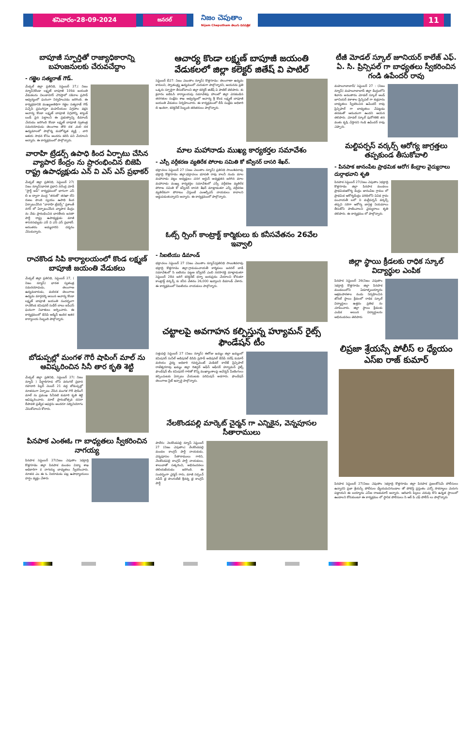శనివారం-28-09-2024 జనరల్ నిజం చెపుతాం
Nijam Cheputham తెలుగు దినపత్రిక 11
బాపూజీ స్ఫూర్తితో రాజ్యాధికారాన్ని బహుజనులకు చేరువచేద్దాం
- గజ్జెల సత్యరాజ్ గౌడ్.
మేడ్చల్ జిల్లా ప్రతినిధి, సెప్టెంబర్ 27,( నిజం న్యూస్)కొండా లక్ష్మణ్ బాపూజీ 109వ జయంతి వేడుకలను చిలుకానగర్ చౌరస్తాలో సకినాల ప్రసాద్ ఆధ్వర్యంలో ఘనంగా నిర్వహించడం జరిగింది. ఈ కార్యక్రమానికి ముఖ్యఅతిథిగా గజ్జెల సత్యరాజ్ గౌడ్ విచ్చేసి ప్రసంగిస్తూ మహనీయుల విగ్రహాల వక్షన ఆచార్య కొండా లక్ష్మణ్ బాపూజీ విగ్రహాన్ని ట్యాంక్ బండ్ పైన పెట్టాలని ఈ ప్రభుత్వాన్ని డిమాండ్ చేయడం జరిగింది కొండా లక్ష్మణ్ బాపూజీ స్వతంత్ర సమరయోధుడు తెలంగాణ తొలి దశ ,మలి దశ ఉద్యమాలలో పాల్గొన్న మహోన్నత వ్యక్తి , వారి ఆశయ సాధన కోసం అందరం కలిసి పని చేయాలని అన్నారు. ఈ కార్యక్రమంలో పాల్గొన్నారు.
వారాహి ట్రేడర్స్ ఉపాధి కింద ఏర్పాటు చేసిన వ్యాపార కేంద్రం ను ప్రారంభించిన బిజెపి రాష్ట్ర ఉపాధ్యక్షుడు ఎన్ వి ఎస్ ఎస్ ప్రభాకర్
మేడ్చల్ జిల్లా ప్రతినిధి, సెప్టెంబర్ 27( నిజం న్యూస్)భారత ప్రధాని నరేంద్ర మోడీ "స్టార్ట్ అప్" కార్యక్రమంలో భాగంగా ఎస్ బి ఐ ద్వారా ముద్ర "తరుణ్" తనఖా లేని రుణం పొంది స్వయం ఉపాధి కింద ఏర్పాటుచేసిన "వారాహి ట్రేడర్స్" ప్రశాంత్ నగర్ లో ఏర్పాటుచేసిన వ్యాపార కేంద్రం ను నేడు ప్రారంభించిన భారతీయ జనతా పార్టీ రాష్ట్ర ఉపాధ్యక్షుడు మాజీ శాసనసభ్యుడు ఎన్ వి ఎస్ ఎస్ ప్రభాకర్. అనంతరం అమ్మవారిని దర్శనం చేసుకున్నారు.
రాచకొండ సిపి కార్యాలయంలో కొండ లక్ష్మణ్ బాపూజీ జయంతి వేడుకలు
మేడ్చల్ జిల్లా ప్రతినిధి, సెప్టెంబర్ 27, ( నిజం న్యూస్) భారత స్వతంత్ర సమరయోధుడు, తెలంగాణ ఉద్యమకారుడు, మలిదశ తెలంగాణ ఉద్యమ మార్గదర్శి అయిన ఆచార్య కొండా లక్ష్మణ్ బాపూజీ జయంతి సందర్భంగా రాచకొండ కమిషనర్ సుధీర్ బాబు ఐపిఎస్ ఘనంగా నివాళులు అర్పించారు. ఈ కార్యక్రమంలో డిసిపి అడ్మిన్ ఇందిర ఇతర కార్యాలయ సిబ్బంది పాల్గొన్నారు.
బోడుప్పల్లో మంగళ గౌరీ షాపింగ్ మాల్ ను ఆవిష్కరించిన సినీ తార కృతి శెట్టి
మేడ్చల్ జిల్లా ప్రతినిధి, సెప్టెంబర్ 27( నిజం న్యూస్ ) పీర్జాదిగూడ లోని వరంగల్ ప్రధాన రహదారి పిల్లర్ నెంబర్ 21 వద్ద బోడుప్పల్లో నూతనంగా ఏర్పాటు చేసిన మంగళ గౌరీ షాపింగ్ మాల్ ను ప్రముఖ సినీనటి కుమారి కృతి శెట్టి ఆవిష్కరించారు. మాల్ ప్రారంభోత్సవ దసరా దీపావళి ప్రత్యేక ఆఫర్లను అందరూ సద్వినియోగం చేసుకోవాలని కోరారు.
పినపాక ఎంఈఓ గా బాధ్యతలు స్వీకరించిన నాగయ్య
పినపాక సెప్టెంబర్ 27(నిజం చెపుతాం )భద్రాద్రి కొత్తగూడెం జిల్లా పినపాక మండల విద్యా శాఖ అధికారిగా కె నాగయ్య బాధ్యతలు స్వీకరించారు. నూతన ఎం ఈ ఓ నియామకం పట్ల ఉపాధ్యాయులు హర్షం వ్యక్తం చేశారు
ఆచార్య కొండా లక్ష్మణ్ బాపూజీ జయంతి వేడుకలలో జిల్లా కలెక్టర్ జితేష్ వి పాటిల్
సెప్టెంబర్ బీ27: నిజం చెబుతాం న్యూస్) కొత్తగూడెం: తెలంగాణా ఉద్యమ కారులని, స్వాతంత్ర్య ఉద్యమంలో చురుకుగా పాల్గొన్నారని, ఆయనను ప్రతి ఒక్కరు స్ఫూర్తిగా తీసుకోవాలని జిల్లా కలెక్టర్ జితేష్ వి పాటిల్ తెలిపారు. శు క్రవారం ఐడిఓసి కార్యాలయపు సమావేశపు హాలులో జిల్లా వెనకబడిన తరగతుల సంక్షేమ శాఖ ఆధ్వర్యంలో ఆచార్య శ్రీ కొండ లక్ష్మణ్ బాపూజీ జయంతి వేడుకలు నిర్వహించారు. ఈ కార్యక్రమంలో బీసీ సంక్షేమ అధికారి బి ఇందిరా, కలెక్టరేట్ సిబ్బంది తదితరులు పాల్గొన్నారు.
మాల మహానాడు ముఖ్య కార్యకర్తల సమావేశం
- ఎస్సీ వర్గీకరణ వ్యతిరేక పోరాట సమితి కో కన్వీనర్ దాసరి శేఖర్.
భద్రాచలం సెప్టెంబర్ 27 (నిజం చెబుతాం న్యూస్) ప్రతినిధి సాంబశివరావు భద్రాద్రి కొత్తగూడెం జిల్లా:భద్రాచలం భూపతి రావు కాలనీ నందు మాల మహానాడు వట్టం అధ్యక్షులు చనగ అర్జున్ అధ్యక్షతన జరిగిన మాల మహానాడు ముఖ్య కార్యకర్తల సమావేశంలో ఎస్సీ వర్గీకరణ వ్యతిరేక పోరాట సమితి కో కన్వీనర్ దాసరి శేఖర్ మాట్లాడుతూ ఎస్సీ వర్గీకరణ వ్యతిరేకంగా పోరాటం చేస్తుంటే ఎంఆర్పీఎస్ నాయకులు కావాలని అడ్డుపడుతున్నారని అన్నారు. ఈ కార్యక్రమంలో పాల్గొన్నారు.
ఓట్స్ ర్సింగ్ కాంట్రాక్ట్ కార్మికులు కు కనీసవేతనం 26వేల ఇవ్వాలి
- సిఐటియు డిమాండ్
భద్రాచలం సెప్టెంబర్ 27 (నిజం చెబుతాం న్యూస్)ప్రతినిధి సాంబశివరావు భద్రాద్రి కొత్తగూడెం జిల్లా:గ్రామపంచాయతీ కార్మికులు జనరల్ బాడీ సమావేశంలో సి ఐటియు పట్టణ కన్వీనర్ ఎంబి నరసారెడ్డి మాట్లాడుతూ సెప్టెంబర్ 28న జరిగే కలెక్టరేట్ ధర్నా జయప్రదం చేయాలని కోరుతూ కాంట్రాక్ట్ వర్కర్స్ కు కనీస వేతనం 26,000 ఇవ్వాలని డిమాండ్ చేశారు. ఈ కార్యక్రమంలో సిఐటియు నాయకులు పాల్గొన్నారు.
చట్టాలపై అవగాహన కల్పిస్తున్న హ్యూమన్ రైట్స్ ఫౌండేషన్ టీం
సత్తుపల్లి సెప్టెంబర్ 27 (నిజం న్యూస్) ఈరోజు ఖమ్మం జిల్లా ఖమ్మంలో కమిషనర్ సునీల్ అడిషనల్ డిసిపి ప్రసాద్ అడిషనల్ డీసీపీ నరేష్ కుమార్ మరియు వైద్య అధికారి గవర్నమెంట్ మెడికల్ కాలేజ్ ప్రిన్సిపాల్ రాజేశ్వరరావు ఖమ్మం జిల్లా రిజిస్టర్ ఆఫీస్ ఆఫీసర్ హ్యూమన్ రైట్స్ ఫౌండేషన్ టీం కమిషనర్ గారితో కొన్ని ముఖ్యాంశాలపై అవేర్నెస్ మీటింగులు కల్పించుటకు ఏర్పాటు చేయుటకు పరిమిషన్ అడగారు. ఫౌండేషన్ తెలంగాణ స్టేట్ ఇన్చార్జి పాల్గొన్నారు.
నేలకొండపల్లి మార్కెట్ చైర్మన్ గా ఎన్నికైన, వెన్నపూసల సీతారాములు
పాలేరు: నెలకొండపల్లి న్యూస్ సెప్టెంబర్ 27 (నిజం చెపుతాం) నేలకొండపల్లి మండల కాంగ్రెస్ పార్టీ నాయకుడు, వెన్నపూసల సీతారాములు గారిని, నేలకొండపల్లి కాంగ్రెస్ పార్టీ నాయకులు, శాలువాతో సత్కరించి, అభినందనలు తెలియజేయడం జరిగింది. ఈ సందర్భంగా చైర్మన్ గారు, మాజీ సర్పంచ్ నవీన్ జై పొంగులేటి శ్రీనన్న జై కాంగ్రెస్ పార్టీ
టీజీ మోడల్ స్కూల్ జూనియర్ కాలేజ్ ఎఫ్. ఏ. సి. ప్రిన్సిపల్ గా బాధ్యతలు స్వీకరించిన గండి ఉపేందర్ రావు
మహబూబాబాద్/ సెప్టెంబర్ 27 : (నిజం న్యూస్) మహబూబాబాద్ జిల్లా కేంద్రంలోని శివారు అనంతారం మోడల్ స్కూల్ అండ్ జూనియర్ కళాశాల ప్రిన్సిపల్ గా శుక్రవారం బాధ్యతలు స్వీకరించిన ఉపేందర్ రావు ప్రిన్సిపాల్ గా బాధ్యతలు చేపట్టడం తనకెంతో ఆనందంగా ఉందని ఆయన తెలిపారు. మోడల్ స్కూల్ పురోగతికి తన వంతు కృషి చేస్తానని గండి ఉపేందర్ రావు చెప్పారు.
మల్టిపర్పస్ వర్కర్స్ ఆరోగ్య జాగ్రత్తలు తప్పకుండ తీసుకోవాలి
- పినపాక జానంపేట ప్రాథమిక ఆరోగ కేంద్రాల వైద్యురాలు దుర్గాభవాని శృతి
పినపాక సెప్టెంబర్ 27(నిజం చెపుతాం )భద్రాద్రి కొత్తగూడెం జిల్లా పినపాక మండలం ప్రాథమికఆరోగ్య కేంద్రం జానంపేట గ్రామం లో ప్రాథమిక ఆరోగ్యకేంద్రం పరిధిలోని వివిధ గ్రామ పంచాయతీ లలో ని మల్టీపర్పస్ వర్కర్స్ తప్పని సరిగా ఆరోగ్య జాగ్రత్త నియమాలు తీసుకోని పాటించాలని వైద్యురాలు శృతి తెలిపారు. ఈ కార్యక్రమం లో పాల్గొన్నారు.
జిల్లా స్థాయి క్రీడలకు రాధిక స్కూల్ విద్యార్థుల ఎంపిక
పినపాక సెప్టెంబర్ 26(నిజం చెపుతాం )భద్రాద్రి కొత్తగూడెం జిల్లా పినపాక మండలంలోని ఏడూళ్ళబయ్యారం ఆశ్రమపాఠశాల నందు నిర్వహించిన జోనల్ స్థాయి క్రీడలలో రాధిక స్కూల్ విద్యార్థులు ఉత్తమ ప్రతిభ ను చూపించారు. జిల్లా స్థాయి క్రీడలకు ఎంపిక అయిన విద్యార్థులను అభినందనలు తెలిపారు
లిప్రజా శ్రేయస్సే పోలీస్ ల ధ్యేయం ఎస్ఐ రాజ్ కుమార్
పినపాక సెప్టెంబర్ 27(నిజం చెపుతాం )భద్రాద్రి కొత్తగూడెం జిల్లా పినపాక ప్రజలకోసమే పోలీసులు ఉన్నారని ప్రజా శ్రేయస్సే పోలీసుల ధ్యేయమనిగుండాల తో పోలిస్తే ప్రస్తుతం ఎన్నో సౌకర్యాలు మెరుగు పడ్డాయని ఈ బయ్యారం ఎస్ఐ రాజకుమార్ అన్నారు. ఆదివాసి పిల్లలు చదువు కొని ఉన్నత స్థాయిలో ఉండాలని కోరుకుంటూ ఈ కార్యక్రమం లో స్థానిక పోలీసులు సి ఆర్ పి ఎఫ్ పోలీస్ లు పాల్గొన్నారు